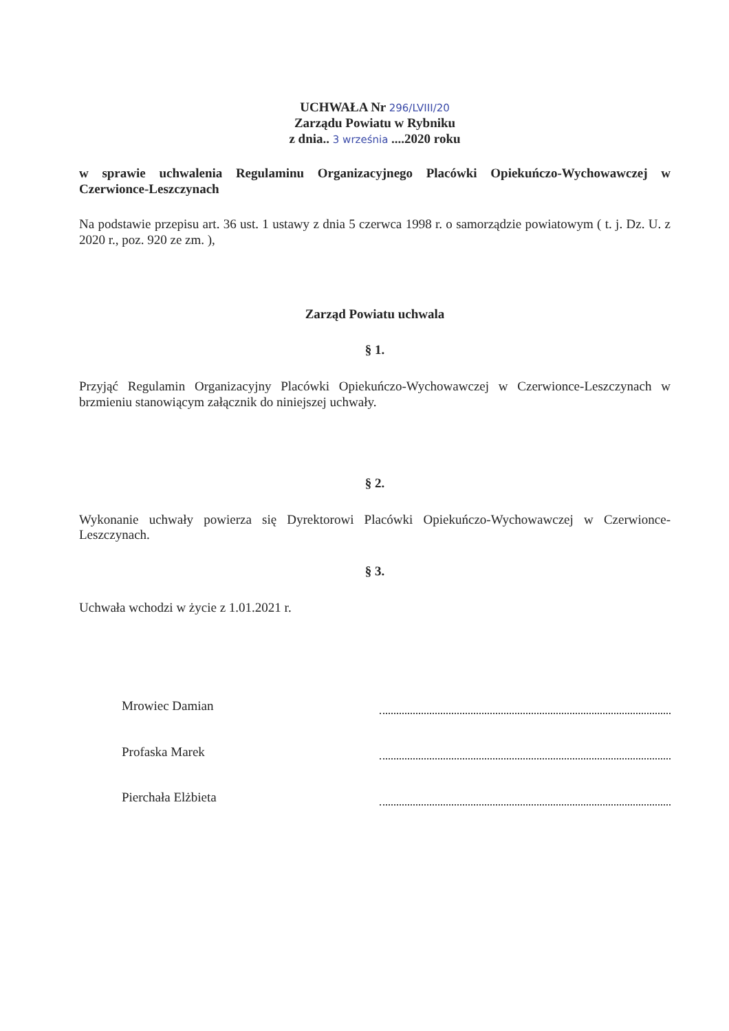UCHWAŁA Nr 296/LVIII/20
Zarządu Powiatu w Rybniku
z dnia.. 3 września ....2020 roku
w sprawie uchwalenia Regulaminu Organizacyjnego Placówki Opiekuńczo-Wychowawczej w Czerwionce-Leszczynach
Na podstawie przepisu art. 36 ust. 1 ustawy z dnia 5 czerwca 1998 r. o samorządzie powiatowym ( t. j. Dz. U. z 2020 r., poz. 920 ze zm. ),
Zarząd Powiatu uchwala
§ 1.
Przyjąć Regulamin Organizacyjny Placówki Opiekuńczo-Wychowawczej w Czerwionce-Leszczynach w brzmieniu stanowiącym załącznik do niniejszej uchwały.
§ 2.
Wykonanie uchwały powierza się Dyrektorowi Placówki Opiekuńczo-Wychowawczej w Czerwionce-Leszczynach.
§ 3.
Uchwała wchodzi w życie z 1.01.2021 r.
Mrowiec Damian
Profaska Marek
Pierchała Elżbieta